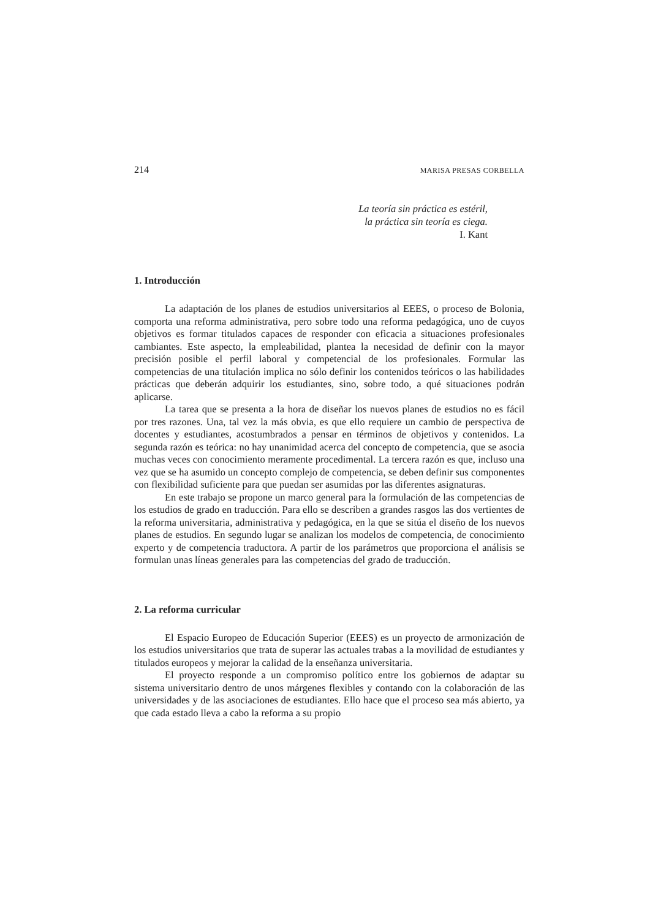214 MARISA PRESAS CORBELLA
La teoría sin práctica es estéril,
la práctica sin teoría es ciega.
I. Kant
1. Introducción
La adaptación de los planes de estudios universitarios al EEES, o proceso de Bolonia, comporta una reforma administrativa, pero sobre todo una reforma pedagógica, uno de cuyos objetivos es formar titulados capaces de responder con eficacia a situaciones profesionales cambiantes. Este aspecto, la empleabilidad, plantea la necesidad de definir con la mayor precisión posible el perfil laboral y competencial de los profesionales. Formular las competencias de una titulación implica no sólo definir los contenidos teóricos o las habilidades prácticas que deberán adquirir los estudiantes, sino, sobre todo, a qué situaciones podrán aplicarse.
La tarea que se presenta a la hora de diseñar los nuevos planes de estudios no es fácil por tres razones. Una, tal vez la más obvia, es que ello requiere un cambio de perspectiva de docentes y estudiantes, acostumbrados a pensar en términos de objetivos y contenidos. La segunda razón es teórica: no hay unanimidad acerca del concepto de competencia, que se asocia muchas veces con conocimiento meramente procedimental. La tercera razón es que, incluso una vez que se ha asumido un concepto complejo de competencia, se deben definir sus componentes con flexibilidad suficiente para que puedan ser asumidas por las diferentes asignaturas.
En este trabajo se propone un marco general para la formulación de las competencias de los estudios de grado en traducción. Para ello se describen a grandes rasgos las dos vertientes de la reforma universitaria, administrativa y pedagógica, en la que se sitúa el diseño de los nuevos planes de estudios. En segundo lugar se analizan los modelos de competencia, de conocimiento experto y de competencia traductora. A partir de los parámetros que proporciona el análisis se formulan unas líneas generales para las competencias del grado de traducción.
2. La reforma curricular
El Espacio Europeo de Educación Superior (EEES) es un proyecto de armonización de los estudios universitarios que trata de superar las actuales trabas a la movilidad de estudiantes y titulados europeos y mejorar la calidad de la enseñanza universitaria.
El proyecto responde a un compromiso político entre los gobiernos de adaptar su sistema universitario dentro de unos márgenes flexibles y contando con la colaboración de las universidades y de las asociaciones de estudiantes. Ello hace que el proceso sea más abierto, ya que cada estado lleva a cabo la reforma a su propio